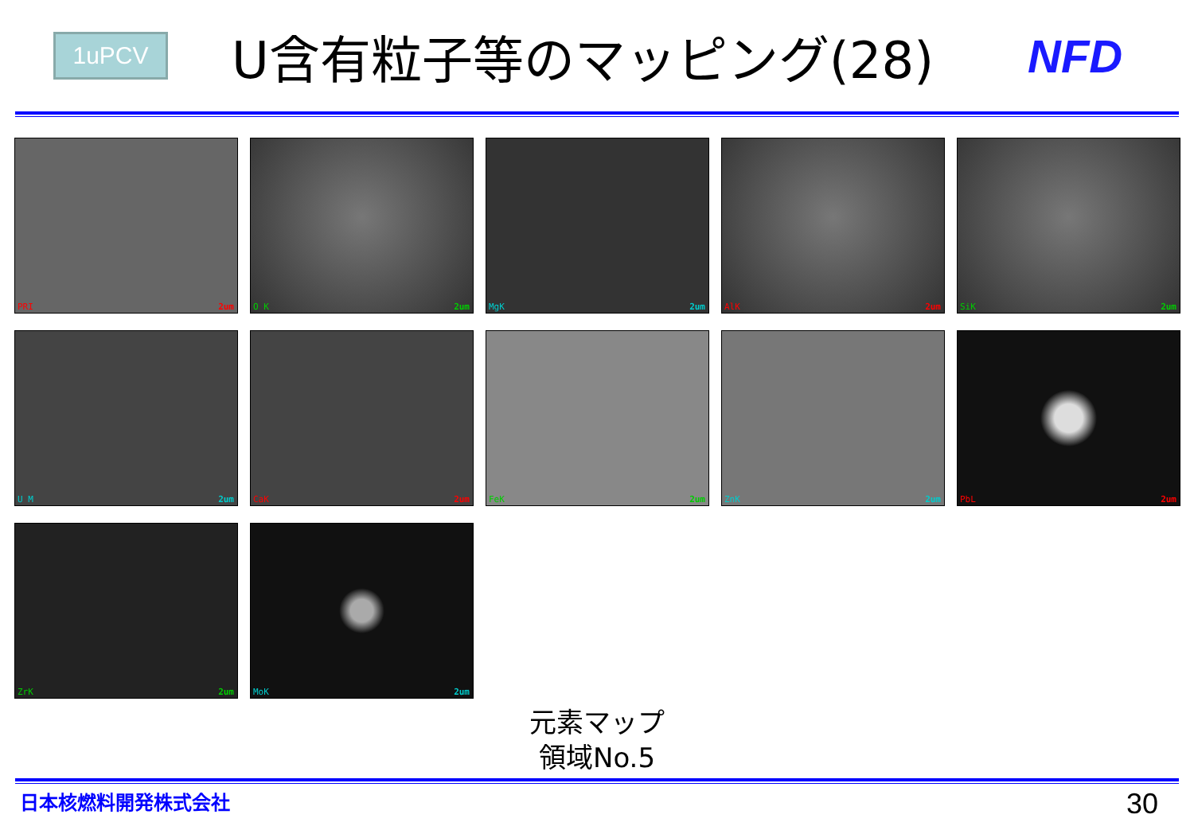1uPCV
U含有粒子等のマッピング(28) NFD
PRI 2um
O K 2um
MgK 2um
AlK 2um
SiK 2um
U M 2um
CaK 2um
FeK 2um
ZnK 2um
PbL 2um
ZrK 2um
MoK 2um
元素マップ
領域No.5
日本核燃料開発株式会社 30